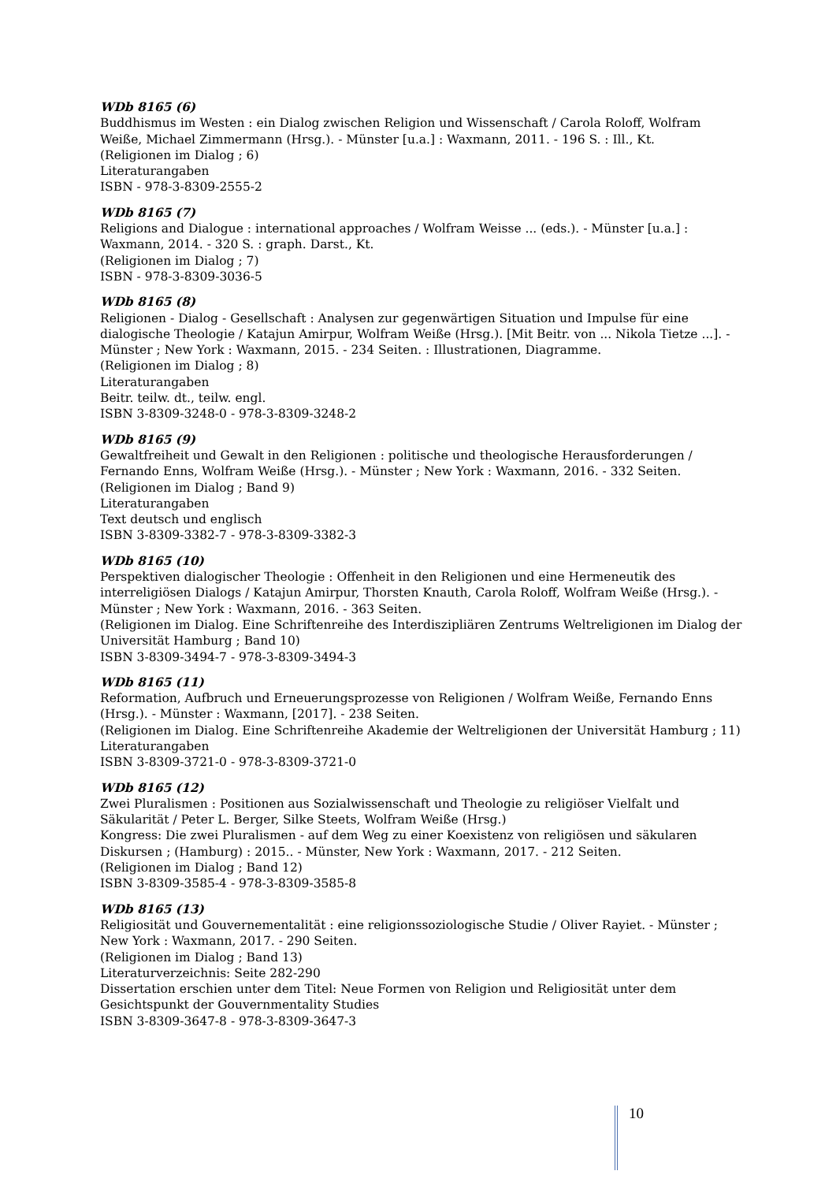WDb 8165 (6)
Buddhismus im Westen : ein Dialog zwischen Religion und Wissenschaft / Carola Roloff, Wolfram Weiße, Michael Zimmermann (Hrsg.). - Münster [u.a.] : Waxmann, 2011. - 196 S. : Ill., Kt.
(Religionen im Dialog ; 6)
Literaturangaben
ISBN - 978-3-8309-2555-2
WDb 8165 (7)
Religions and Dialogue : international approaches / Wolfram Weisse ... (eds.). - Münster [u.a.] : Waxmann, 2014. - 320 S. : graph. Darst., Kt.
(Religionen im Dialog ; 7)
ISBN - 978-3-8309-3036-5
WDb 8165 (8)
Religionen - Dialog - Gesellschaft : Analysen zur gegenwärtigen Situation und Impulse für eine dialogische Theologie / Katajun Amirpur, Wolfram Weiße (Hrsg.). [Mit Beitr. von ... Nikola Tietze ...]. - Münster ; New York : Waxmann, 2015. - 234 Seiten. : Illustrationen, Diagramme.
(Religionen im Dialog ; 8)
Literaturangaben
Beitr. teilw. dt., teilw. engl.
ISBN 3-8309-3248-0 - 978-3-8309-3248-2
WDb 8165 (9)
Gewaltfreiheit und Gewalt in den Religionen : politische und theologische Herausforderungen / Fernando Enns, Wolfram Weiße (Hrsg.). - Münster ; New York : Waxmann, 2016. - 332 Seiten.
(Religionen im Dialog ; Band 9)
Literaturangaben
Text deutsch und englisch
ISBN 3-8309-3382-7 - 978-3-8309-3382-3
WDb 8165 (10)
Perspektiven dialogischer Theologie : Offenheit in den Religionen und eine Hermeneutik des interreligiösen Dialogs / Katajun Amirpur, Thorsten Knauth, Carola Roloff, Wolfram Weiße (Hrsg.). - Münster ; New York : Waxmann, 2016. - 363 Seiten.
(Religionen im Dialog. Eine Schriftenreihe des Interdiszipliären Zentrums Weltreligionen im Dialog der Universität Hamburg ; Band 10)
ISBN 3-8309-3494-7 - 978-3-8309-3494-3
WDb 8165 (11)
Reformation, Aufbruch und Erneuerungsprozesse von Religionen / Wolfram Weiße, Fernando Enns (Hrsg.). - Münster : Waxmann, [2017]. - 238 Seiten.
(Religionen im Dialog. Eine Schriftenreihe Akademie der Weltreligionen der Universität Hamburg ; 11)
Literaturangaben
ISBN 3-8309-3721-0 - 978-3-8309-3721-0
WDb 8165 (12)
Zwei Pluralismen : Positionen aus Sozialwissenschaft und Theologie zu religiöser Vielfalt und Säkularität / Peter L. Berger, Silke Steets, Wolfram Weiße (Hrsg.)
Kongress: Die zwei Pluralismen - auf dem Weg zu einer Koexistenz von religiösen und säkularen Diskursen ; (Hamburg) : 2015.. - Münster, New York : Waxmann, 2017. - 212 Seiten.
(Religionen im Dialog ; Band 12)
ISBN 3-8309-3585-4 - 978-3-8309-3585-8
WDb 8165 (13)
Religiosität und Gouvernementalität : eine religionssoziologische Studie / Oliver Rayiet. - Münster ; New York : Waxmann, 2017. - 290 Seiten.
(Religionen im Dialog ; Band 13)
Literaturverzeichnis: Seite 282-290
Dissertation erschien unter dem Titel: Neue Formen von Religion und Religiosität unter dem Gesichtspunkt der Gouvernmentality Studies
ISBN 3-8309-3647-8 - 978-3-8309-3647-3
10